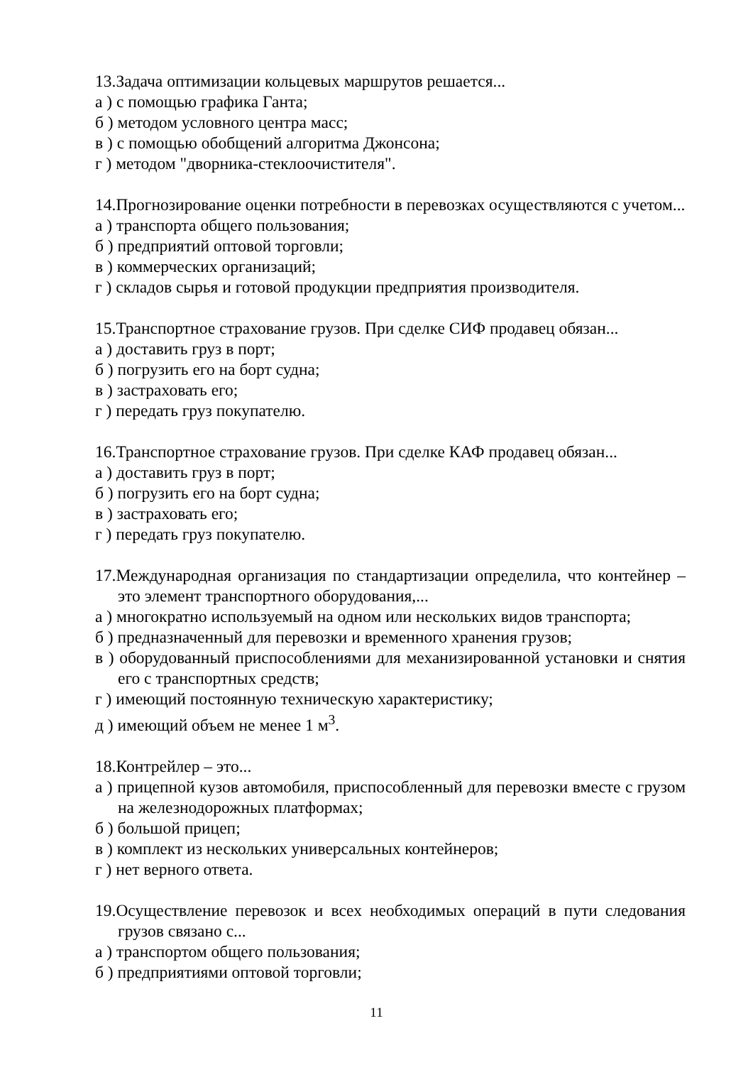13.Задача оптимизации кольцевых маршрутов решается...
а ) с помощью графика Ганта;
б ) методом условного центра масс;
в ) с помощью обобщений алгоритма Джонсона;
г ) методом "дворника-стеклоочистителя".
14.Прогнозирование оценки потребности в перевозках осуществляются с учетом...
а ) транспорта общего пользования;
б ) предприятий оптовой торговли;
в ) коммерческих организаций;
г ) складов сырья и готовой продукции предприятия производителя.
15.Транспортное страхование грузов. При сделке СИФ продавец обязан...
а ) доставить груз в порт;
б ) погрузить его на борт судна;
в ) застраховать его;
г ) передать груз покупателю.
16.Транспортное страхование грузов. При сделке КАФ продавец обязан...
а ) доставить груз в порт;
б ) погрузить его на борт судна;
в ) застраховать его;
г ) передать груз покупателю.
17.Международная организация по стандартизации определила, что контейнер – это элемент транспортного оборудования,...
а ) многократно используемый на одном или нескольких видов транспорта;
б ) предназначенный для перевозки и временного хранения грузов;
в ) оборудованный приспособлениями для механизированной установки и снятия его с транспортных средств;
г ) имеющий постоянную техническую характеристику;
д ) имеющий объем не менее 1 м<sup>3</sup>.
18.Контрейлер – это...
а ) прицепной кузов автомобиля, приспособленный для перевозки вместе с грузом на железнодорожных платформах;
б ) большой прицеп;
в ) комплект из нескольких универсальных контейнеров;
г ) нет верного ответа.
19.Осуществление перевозок и всех необходимых операций в пути следования грузов связано с...
а ) транспортом общего пользования;
б ) предприятиями оптовой торговли;
11